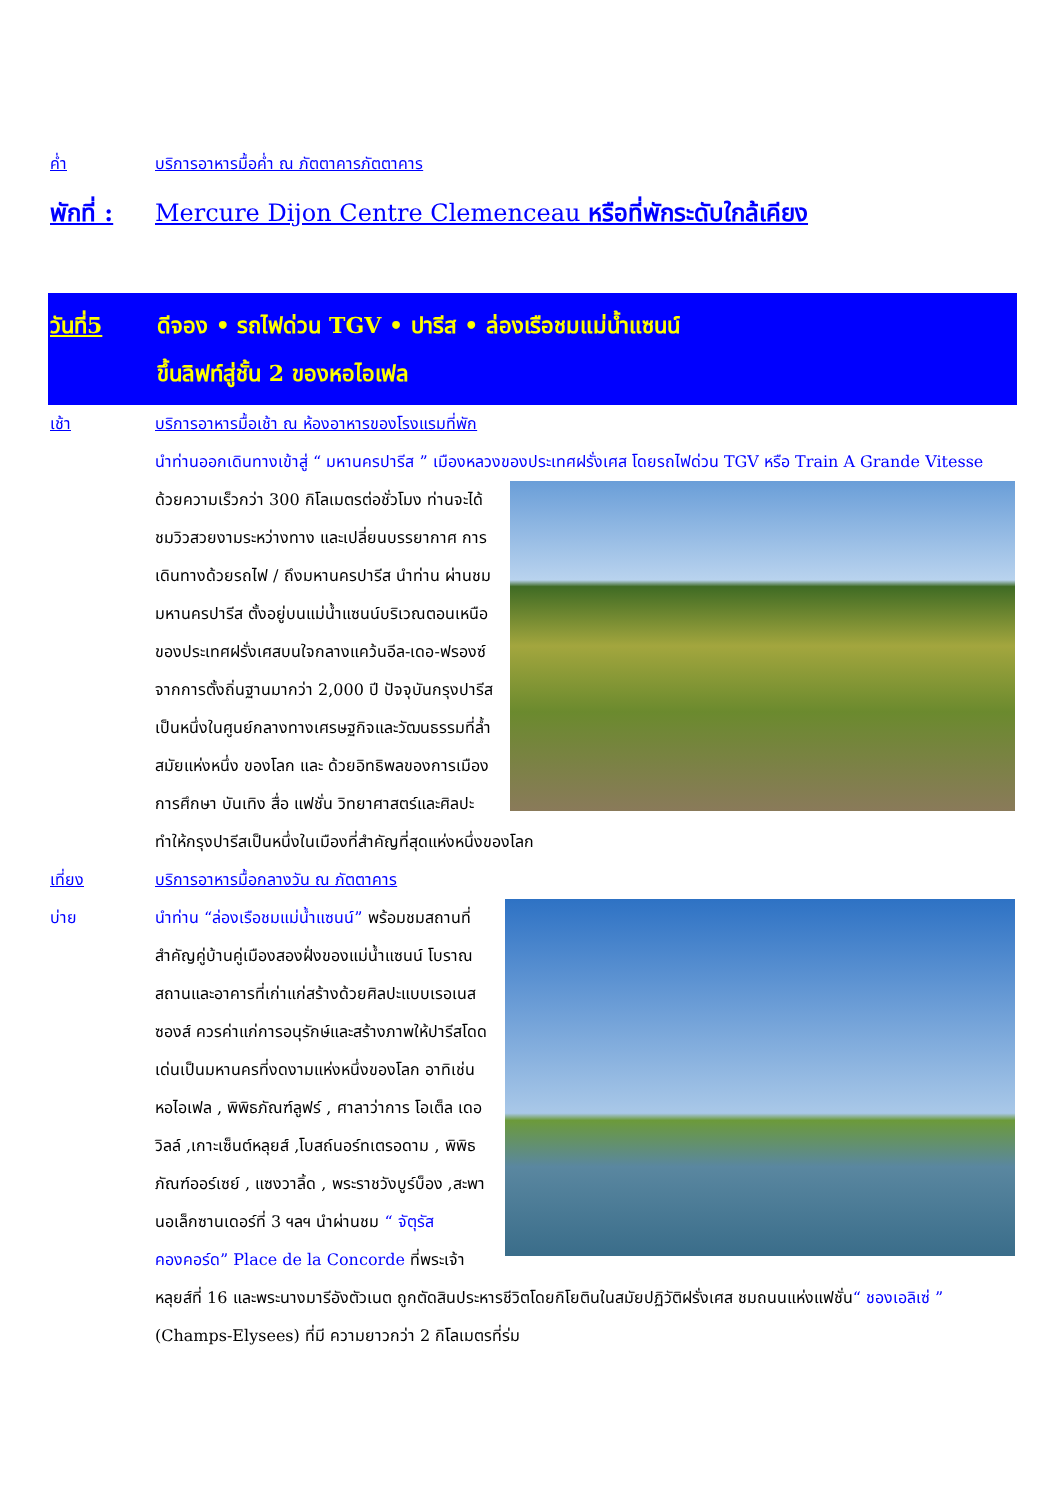ค่ำ บริการอาหารมื้อค่ำ ณ ภัตตาคารภัตตาคาร
พักที่ : Mercure Dijon Centre Clemenceau หรือที่พักระดับใกล้เคียง
วันที่5 ดีจอง • รถไฟด่วน TGV • ปารีส • ล่องเรือชมแม่น้ำแซนน์
ขึ้นลิฟท์สู่ชั้น 2 ของหอไอเฟล
เช้า บริการอาหารมื้อเช้า ณ ห้องอาหารของโรงแรมที่พัก
นำท่านออกเดินทางเข้าสู่ “ มหานครปารีส ” เมืองหลวงของประเทศฝรั่งเศส โดยรถไฟด่วน TGV หรือ Train A Grande Vitesse
ด้วยความเร็วกว่า 300 กิโลเมตรต่อชั่วโมง ท่านจะได้ชมวิวสวยงามระหว่างทาง และเปลี่ยนบรรยากาศ การเดินทางด้วยรถไฟ / ถึงมหานครปารีส นำท่าน ผ่านชม มหานครปารีส ตั้งอยู่บนแม่น้ำแซนน์บริเวณตอนเหนือของประเทศฝรั่งเศสบนใจกลางแคว้นอีล-เดอ-ฟรองซ์ จากการตั้งถิ่นฐานมากว่า 2,000 ปี ปัจจุบันกรุงปารีสเป็นหนึ่งในศูนย์กลางทางเศรษฐกิจและวัฒนธรรมที่ล้ำสมัยแห่งหนึ่ง ของโลก และ ด้วยอิทธิพลของการเมือง การศึกษา บันเทิง สื่อ แฟชั่น วิทยาศาสตร์และศิลปะ ทำให้กรุงปารีสเป็นหนึ่งในเมืองที่สำคัญที่สุดแห่งหนึ่งของโลก
เที่ยง บริการอาหารมื้อกลางวัน ณ ภัตตาคาร
บ่าย นำท่าน “ล่องเรือชมแม่น้ำแซนน์” พร้อมชมสถานที่สำคัญคู่บ้านคู่เมืองสองฝั่งของแม่น้ำแซนน์ โบราณสถานและอาคารที่เก่าแก่สร้างด้วยศิลปะแบบเรอเนสซองส์ ควรค่าแก่การอนุรักษ์และสร้างภาพให้ปารีสโดดเด่นเป็นมหานครที่งดงามแห่งหนึ่งของโลก อาทิเช่น หอไอเฟล , พิพิธภัณฑ์ลูฟร์ , ศาลาว่าการ โอเต็ล เดอ วิลล์ ,เกาะเซ็นต์หลุยส์ ,โบสถ์นอร์ทเตรอดาม , พิพิธภัณฑ์ออร์เซย์ , แซงวาลิ้ด , พระราชวังบูร์บ็อง ,สะพานอเล็กซานเดอร์ที่ 3 ฯลฯ นำผ่านชม “ จัตุรัสคองคอร์ด” Place de la Concorde ที่พระเจ้าหลุยส์ที่ 16 และพระนางมารีอังตัวเนต ถูกตัดสินประหารชีวิตโดยกิโยตินในสมัยปฏิวัติฝรั่งเศส ชมถนนแห่งแฟชั่น“ ชองเอลิเซ่ ” (Champs-Elysees) ที่มี ความยาวกว่า 2 กิโลเมตรที่ร่ม